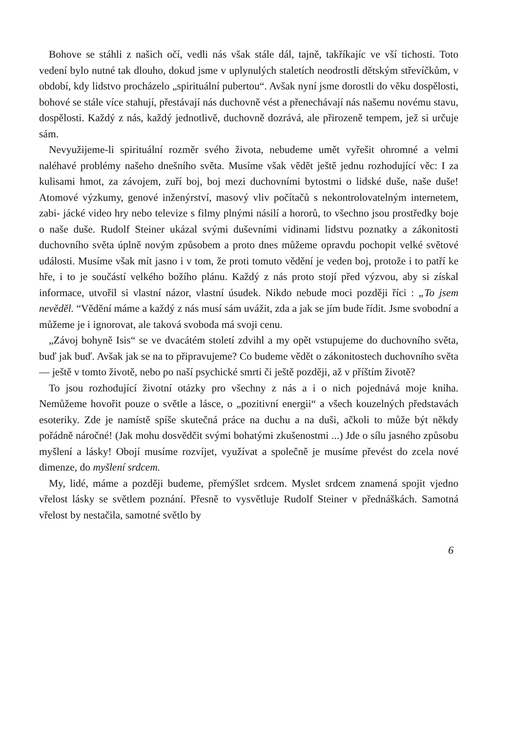Bohove se stáhli z našich očí, vedli nás však stále dál, tajně, takříkajíc ve vší tichosti. Toto vedení bylo nutné tak dlouho, dokud jsme v uplynulých staletích neodrostli dětským střevíčkům, v období, kdy lidstvo procházelo „spirituální pubertou“. Avšak nyní jsme dorostli do věku dospělosti, bohové se stále více stahují, přestávají nás duchovně vést a přenechávají nás našemu novému stavu, dospělosti. Každý z nás, každý jednotlivě, duchovně dozrává, ale přirozeně tempem, jež si určuje sám.
Nevyužijeme-li spirituální rozměr svého života, nebudeme umět vyřešit ohromné a velmi naléhavé problémy našeho dnešního světa. Musíme však vědět ještě jednu rozhodující věc: I za kulisami hmot, za závojem, zuří boj, boj mezi duchovními bytostmi o lidské duše, naše duše! Atomové výzkumy, genové inženýrství, masový vliv počítačů s nekontrolovatelným internetem, zabi- jácké video hry nebo televize s filmy plnými násilí a hororů, to všechno jsou prostředky boje o naše duše. Rudolf Steiner ukázal svými duševními vidinami lidstvu poznatky a zákonitosti duchovního světa úplně novým způsobem a proto dnes můžeme opravdu pochopit velké světové události. Musíme však mít jasno i v tom, že proti tomuto vědění je veden boj, protože i to patří ke hře, i to je součástí velkého božího plánu. Každý z nás proto stojí před výzvou, aby si získal informace, utvořil si vlastní názor, vlastní úsudek. Nikdo nebude moci později říci : „To jsem nevěděl. “Vědění máme a každý z nás musí sám uvážit, zda a jak se jím bude řídit. Jsme svobodní a můžeme je i ignorovat, ale taková svoboda má svoji cenu.
„Závoj bohyně Isis“ se ve dvacátém století zdvihl a my opět vstupujeme do duchovního světa, buď jak buď. Avšak jak se na to připravujeme? Co budeme vědět o zákonitostech duchovního světa — ještě v tomto životě, nebo po naší psychické smrti či ještě později, až v příštím životě?
To jsou rozhodující životní otázky pro všechny z nás a i o nich pojednává moje kniha. Nemůžeme hovořit pouze o světle a lásce, o „pozitivní energii“ a všech kouzelných představách esoteriky. Zde je namístě spíše skutečná práce na duchu a na duši, ačkoli to může být někdy pořádně náročné! (Jak mohu dosvědčit svými bohatými zkušenostmi ...) Jde o sílu jasného způsobu myšlení a lásky! Obojí musíme rozvíjet, využívat a společně je musíme převést do zcela nové dimenze, do myšlení srdcem.
My, lidé, máme a později budeme, přemýšlet srdcem. Myslet srdcem znamená spojit vjedno vřelost lásky se světlem poznání. Přesně to vysvětluje Rudolf Steiner v přednáškách. Samotná vřelost by nestačila, samotné světlo by
6